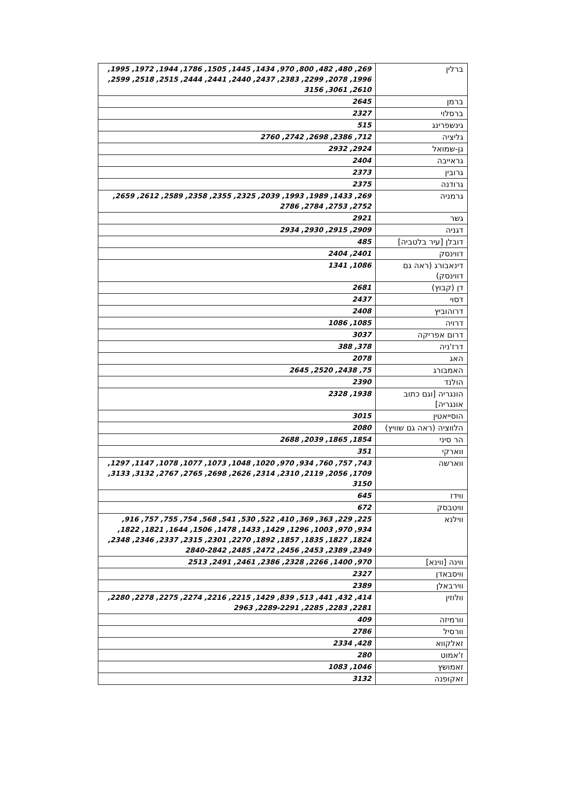| ברלין | 269, 480, 482, 800, 970, 1434, 1445, 1505, 1786, 1944, 1972, 1995, 1996, 2078, 2299, 2383, 2437, 2440, 2441, 2444, 2515, 2518, 2599, 2610, 3061, 3156 |
| ברמן | 2645 |
| ברסלוי | 2327 |
| גינשפרינג | 515 |
| גליציה | 712, 2386, 2698, 2742, 2760 |
| גן-שמואל | 2924, 2932 |
| גראייבה | 2404 |
| גרובין | 2373 |
| גרודנה | 2375 |
| גרמניה | 269, 1433, 1989, 1993, 2039, 2325, 2355, 2358, 2589, 2612, 2659, 2752, 2753, 2784, 2786 |
| גשר | 2921 |
| דגניה | 2909, 2915, 2930, 2934 |
| דובלן [עיר בלטביה] | 485 |
| דווינסק | 2401, 2404 |
| דינאבורג (ראה גם דווינסק) | 1086, 1341 |
| דן (קבוץ) | 2681 |
| דסוי | 2437 |
| דרוהוביץ | 2408 |
| דרויה | 1085, 1086 |
| דרום אפריקה | 3037 |
| דרז'ניה | 378, 388 |
| האג | 2078 |
| האמבורג | 75, 2438, 2520, 2645 |
| הולנד | 2390 |
| הונגריה [וגם כתוב אונגריה] | 1938, 2328 |
| הוסייאטין | 3015 |
| הלווציה (ראה גם שוויץ) | 2080 |
| הר סיני | 1854, 1865, 2039, 2688 |
| ווארקי | 351 |
| ווארשה | 743, 757, 760, 934, 970, 1020, 1048, 1073, 1077, 1078, 1147, 1297, 1709, 2056, 2119, 2310, 2314, 2626, 2698, 2765, 2767, 3132, 3133, 3150 |
| ווידז | 645 |
| וויטבסק | 672 |
| ווילנא | 225, 229, 363, 369, 410, 522, 530, 541, 568, 754, 755, 757, 916, 934, 970, 1003, 1296, 1429, 1433, 1478, 1506, 1644, 1821, 1822, 1824, 1827, 1835, 1857, 1892, 2270, 2301, 2315, 2337, 2346, 2348, 2349, 2389, 2453, 2456, 2472, 2485, 2840-2842 |
| ווינה [ווינא] | 970, 1400, 2266, 2328, 2386, 2461, 2491, 2513 |
| וויסבאדן | 2327 |
| ווירבאלן | 2389 |
| וולוזין | 414, 432, 441, 513, 839, 1429, 2215, 2216, 2274, 2275, 2278, 2280, 2281, 2283, 2285, 2289-2291, 2963 |
| וורמיזה | 409 |
| וורסיל | 2786 |
| זאלקווא | 428, 2334 |
| ז'אמוט | 280 |
| זאמושץ | 1046, 1083 |
| זאקופנה | 3132 |